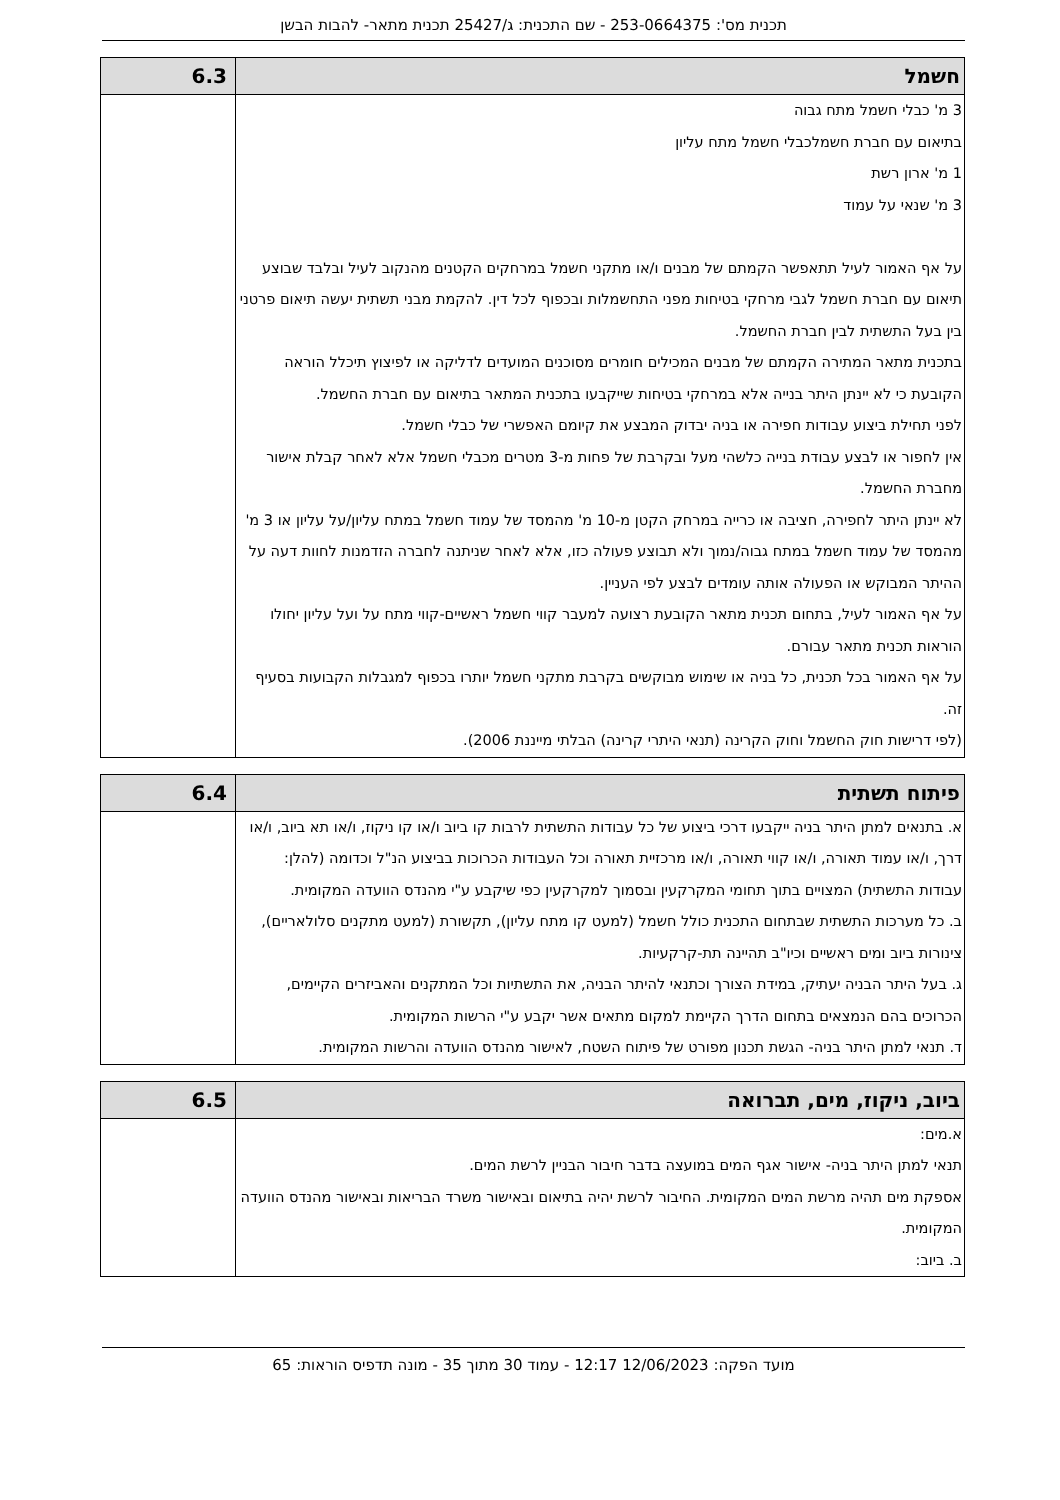תכנית מס': 253-0664375 - שם התכנית: ג/25427 תכנית מתאר- להבות הבשן
| חשמל | 6.3 |
| 3 מ' כבלי חשמל מתח גבוה בתיאום עם חברת חשמלכבלי חשמל מתח עליון 1 מ' ארון רשת 3 מ' שנאי על עמוד על אף האמור לעיל תתאפשר הקמתם של מבנים ו/או מתקני חשמל במרחקים הקטנים מהנקוב לעיל ובלבד שבוצע תיאום עם חברת חשמל לגבי מרחקי בטיחות מפני התחשמלות ובכפוף לכל דין. להקמת מבני תשתית יעשה תיאום פרטני בין בעל התשתית לבין חברת החשמל. בתכנית מתאר המתירה הקמתם של מבנים המכילים חומרים מסוכנים המועדים לדליקה או לפיצוץ תיכלל הוראה הקובעת כי לא יינתן היתר בנייה אלא במרחקי בטיחות שייקבעו בתכנית המתאר בתיאום עם חברת החשמל. לפני תחילת ביצוע עבודות חפירה או בניה יבדוק המבצע את קיומם האפשרי של כבלי חשמל. אין לחפור או לבצע עבודת בנייה כלשהי מעל ובקרבת של פחות מ-3 מטרים מכבלי חשמל אלא לאחר קבלת אישור מחברת החשמל. לא יינתן היתר לחפירה, חציבה או כרייה במרחק הקטן מ-10 מ' מהמסד של עמוד חשמל במתח עליון/על עליון או 3 מ' מהמסד של עמוד חשמל במתח גבוה/נמוך ולא תבוצע פעולה כזו, אלא לאחר שניתנה לחברה הזדמנות לחוות דעה על ההיתר המבוקש או הפעולה אותה עומדים לבצע לפי העניין. על אף האמור לעיל, בתחום תכנית מתאר הקובעת רצועה למעבר קווי חשמל ראשיים-קווי מתח על ועל עליון יחולו הוראות תכנית מתאר עבורם. על אף האמור בכל תכנית, כל בניה או שימוש מבוקשים בקרבת מתקני חשמל יותרו בכפוף למגבלות הקבועות בסעיף זה. (לפי דרישות חוק החשמל וחוק הקרינה (תנאי היתרי קרינה) הבלתי מייננת 2006). | |
| פיתוח תשתית | 6.4 |
| א. בתנאים למתן היתר בניה ייקבעו דרכי ביצוע של כל עבודות התשתית לרבות קו ביוב ו/או קו ניקוז, ו/או תא ביוב, ו/או דרך, ו/או עמוד תאורה, ו/או קווי תאורה, ו/או מרכזיית תאורה וכל העבודות הכרוכות בביצוע הנ"ל וכדומה (להלן: עבודות התשתית) המצויים בתוך תחומי המקרקעין ובסמוך למקרקעין כפי שיקבע ע"י מהנדס הוועדה המקומית. ב. כל מערכות התשתית שבתחום התכנית כולל חשמל (למעט קו מתח עליון), תקשורת (למעט מתקנים סלולאריים), צינורות ביוב ומים ראשיים וכיו"ב תהיינה תת-קרקעיות. ג. בעל היתר הבניה יעתיק, במידת הצורך וכתנאי להיתר הבניה, את התשתיות וכל המתקנים והאביזרים הקיימים, הכרוכים בהם הנמצאים בתחום הדרך הקיימת למקום מתאים אשר יקבע ע"י הרשות המקומית. ד. תנאי למתן היתר בניה- הגשת תכנון מפורט של פיתוח השטח, לאישור מהנדס הוועדה והרשות המקומית. | |
| ביוב, ניקוז, מים, תברואה | 6.5 |
| א.מים: תנאי למתן היתר בניה- אישור אגף המים במועצה בדבר חיבור הבניין לרשת המים. אספקת מים תהיה מרשת המים המקומית. החיבור לרשת יהיה בתיאום ובאישור משרד הבריאות ובאישור מהנדס הוועדה המקומית. ב. ביוב: | |
מועד הפקה: 12/06/2023 12:17 - עמוד 30 מתוך 35 - מונה תדפיס הוראות: 65